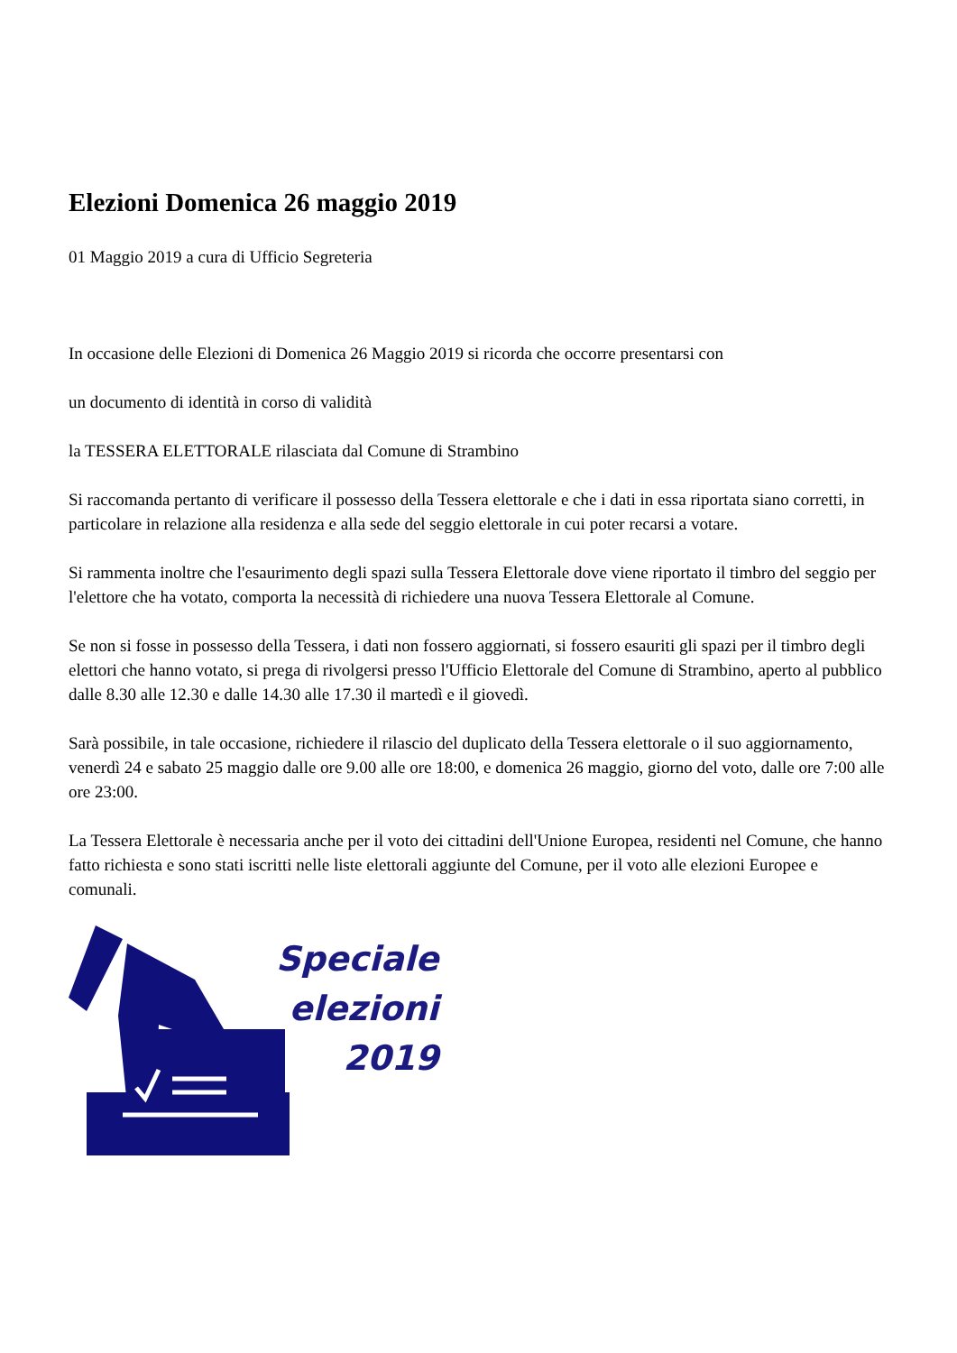Elezioni Domenica 26 maggio 2019
01 Maggio 2019 a cura di Ufficio Segreteria
In occasione delle Elezioni di Domenica 26 Maggio 2019 si ricorda che occorre presentarsi con
un documento di identità in corso di validità
la TESSERA ELETTORALE rilasciata dal Comune di Strambino
Si raccomanda pertanto di verificare il possesso della Tessera elettorale e che i dati in essa riportata siano corretti, in particolare in relazione alla residenza e alla sede del seggio elettorale in cui poter recarsi a votare.
Si rammenta inoltre che l'esaurimento degli spazi sulla Tessera Elettorale dove viene riportato il timbro del seggio per l'elettore che ha votato, comporta la necessità di richiedere una nuova Tessera Elettorale al Comune.
Se non si fosse in possesso della Tessera, i dati non fossero aggiornati, si fossero esauriti gli spazi per il timbro degli elettori che hanno votato, si prega di rivolgersi presso l'Ufficio Elettorale del Comune di Strambino, aperto al pubblico dalle 8.30 alle 12.30 e dalle 14.30 alle 17.30 il martedì e il giovedì.
Sarà possibile, in tale occasione, richiedere il rilascio del duplicato della Tessera elettorale o il suo aggiornamento, venerdì 24 e sabato 25 maggio dalle ore 9.00 alle ore 18:00, e domenica 26 maggio, giorno del voto, dalle ore 7:00 alle ore 23:00.
La Tessera Elettorale è necessaria anche per il voto dei cittadini dell'Unione Europea, residenti nel Comune, che hanno fatto richiesta e sono stati iscritti nelle liste elettorali aggiunte del Comune, per il voto alle elezioni Europee e comunali.
Speciale
elezioni
2019